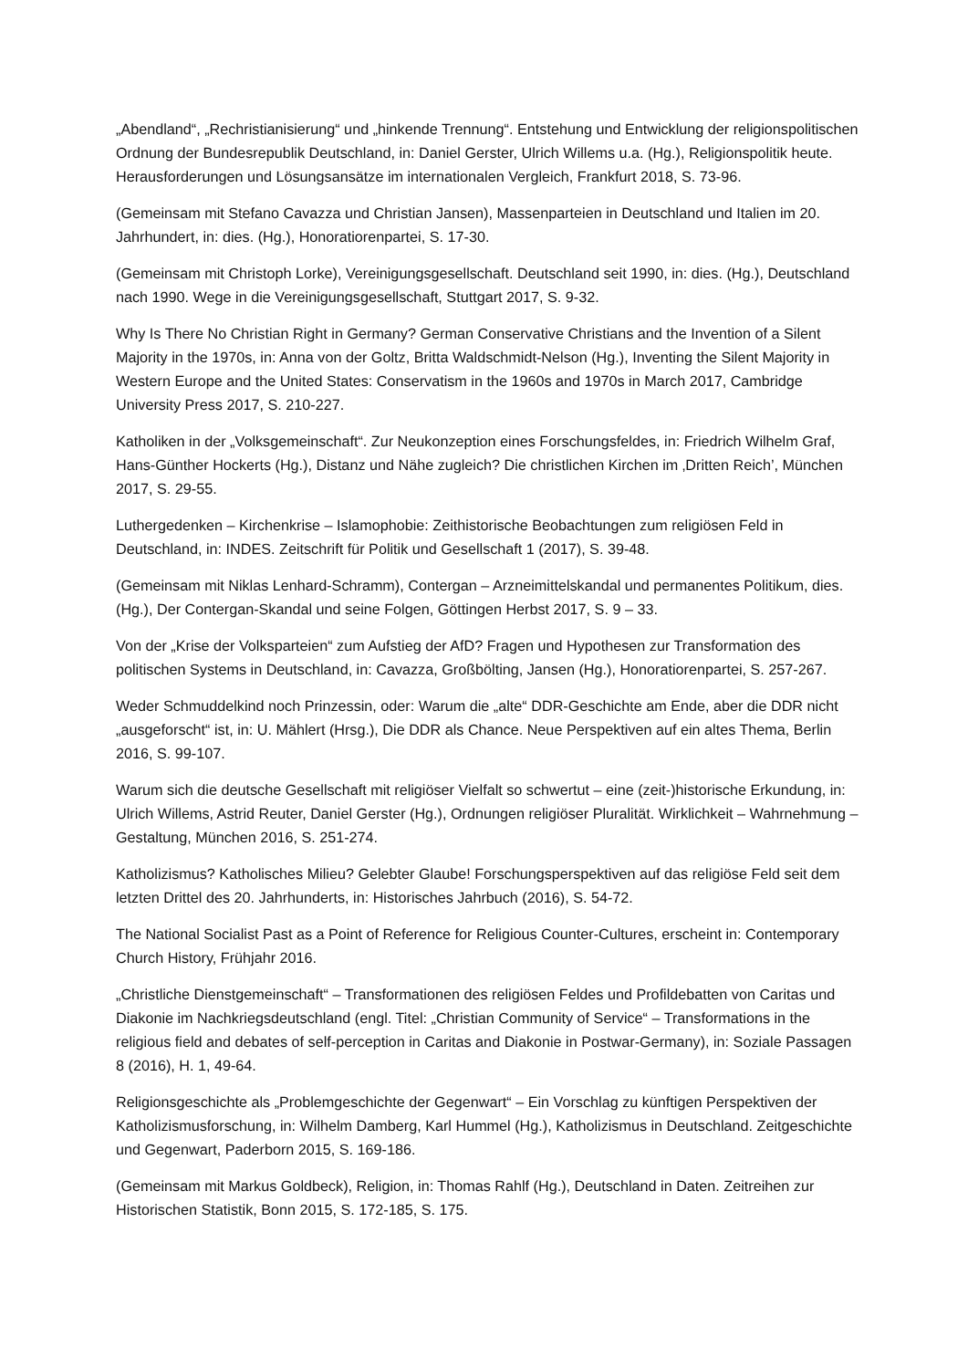„Abendland“, „Rechristianisierung“ und „hinkende Trennung“. Entstehung und Entwicklung der religionspolitischen Ordnung der Bundesrepublik Deutschland, in: Daniel Gerster, Ulrich Willems u.a. (Hg.), Religionspolitik heute. Herausforderungen und Lösungsansätze im internationalen Vergleich, Frankfurt 2018, S. 73-96.
(Gemeinsam mit Stefano Cavazza und Christian Jansen), Massenparteien in Deutschland und Italien im 20. Jahrhundert, in: dies. (Hg.), Honoratiorenpartei, S. 17-30.
(Gemeinsam mit Christoph Lorke), Vereinigungsgesellschaft. Deutschland seit 1990, in: dies. (Hg.), Deutschland nach 1990. Wege in die Vereinigungsgesellschaft, Stuttgart 2017, S. 9-32.
Why Is There No Christian Right in Germany? German Conservative Christians and the Invention of a Silent Majority in the 1970s, in: Anna von der Goltz, Britta Waldschmidt-Nelson (Hg.), Inventing the Silent Majority in Western Europe and the United States: Conservatism in the 1960s and 1970s in March 2017, Cambridge University Press 2017, S. 210-227.
Katholiken in der „Volksgemeinschaft“. Zur Neukonzeption eines Forschungsfeldes, in: Friedrich Wilhelm Graf, Hans-Günther Hockerts (Hg.), Distanz und Nähe zugleich? Die christlichen Kirchen im ‚Dritten Reich’, München 2017, S. 29-55.
Luthergedenken – Kirchenkrise – Islamophobie: Zeithistorische Beobachtungen zum religiösen Feld in Deutschland, in: INDES. Zeitschrift für Politik und Gesellschaft 1 (2017), S. 39-48.
(Gemeinsam mit Niklas Lenhard-Schramm), Contergan – Arzneimittelskandal und permanentes Politikum, dies. (Hg.), Der Contergan-Skandal und seine Folgen, Göttingen Herbst 2017, S. 9 – 33.
Von der „Krise der Volksparteien“ zum Aufstieg der AfD? Fragen und Hypothesen zur Transformation des politischen Systems in Deutschland, in: Cavazza, Großbölting, Jansen (Hg.), Honoratiorenpartei, S. 257-267.
Weder Schmuddelkind noch Prinzessin, oder: Warum die „alte“ DDR-Geschichte am Ende, aber die DDR nicht „ausgeforscht“ ist, in: U. Mählert (Hrsg.), Die DDR als Chance. Neue Perspektiven auf ein altes Thema, Berlin 2016, S. 99-107.
Warum sich die deutsche Gesellschaft mit religiöser Vielfalt so schwertut – eine (zeit-)historische Erkundung, in: Ulrich Willems, Astrid Reuter, Daniel Gerster (Hg.), Ordnungen religiöser Pluralität. Wirklichkeit – Wahrnehmung – Gestaltung, München 2016, S. 251-274.
Katholizismus? Katholisches Milieu? Gelebter Glaube! Forschungsperspektiven auf das religiöse Feld seit dem letzten Drittel des 20. Jahrhunderts, in: Historisches Jahrbuch (2016), S. 54-72.
The National Socialist Past as a Point of Reference for Religious Counter-Cultures, erscheint in: Contemporary Church History, Frühjahr 2016.
„Christliche Dienstgemeinschaft“ – Transformationen des religiösen Feldes und Profildebatten von Caritas und Diakonie im Nachkriegsdeutschland (engl. Titel: „Christian Community of Service“ – Transformations in the religious field and debates of self-perception in Caritas and Diakonie in Postwar-Germany), in: Soziale Passagen 8 (2016), H. 1, 49-64.
Religionsgeschichte als „Problemgeschichte der Gegenwart“ – Ein Vorschlag zu künftigen Perspektiven der Katholizismusforschung, in: Wilhelm Damberg, Karl Hummel (Hg.), Katholizismus in Deutschland. Zeitgeschichte und Gegenwart, Paderborn 2015, S. 169-186.
(Gemeinsam mit Markus Goldbeck), Religion, in: Thomas Rahlf (Hg.), Deutschland in Daten. Zeitreihen zur Historischen Statistik, Bonn 2015, S. 172-185, S. 175.